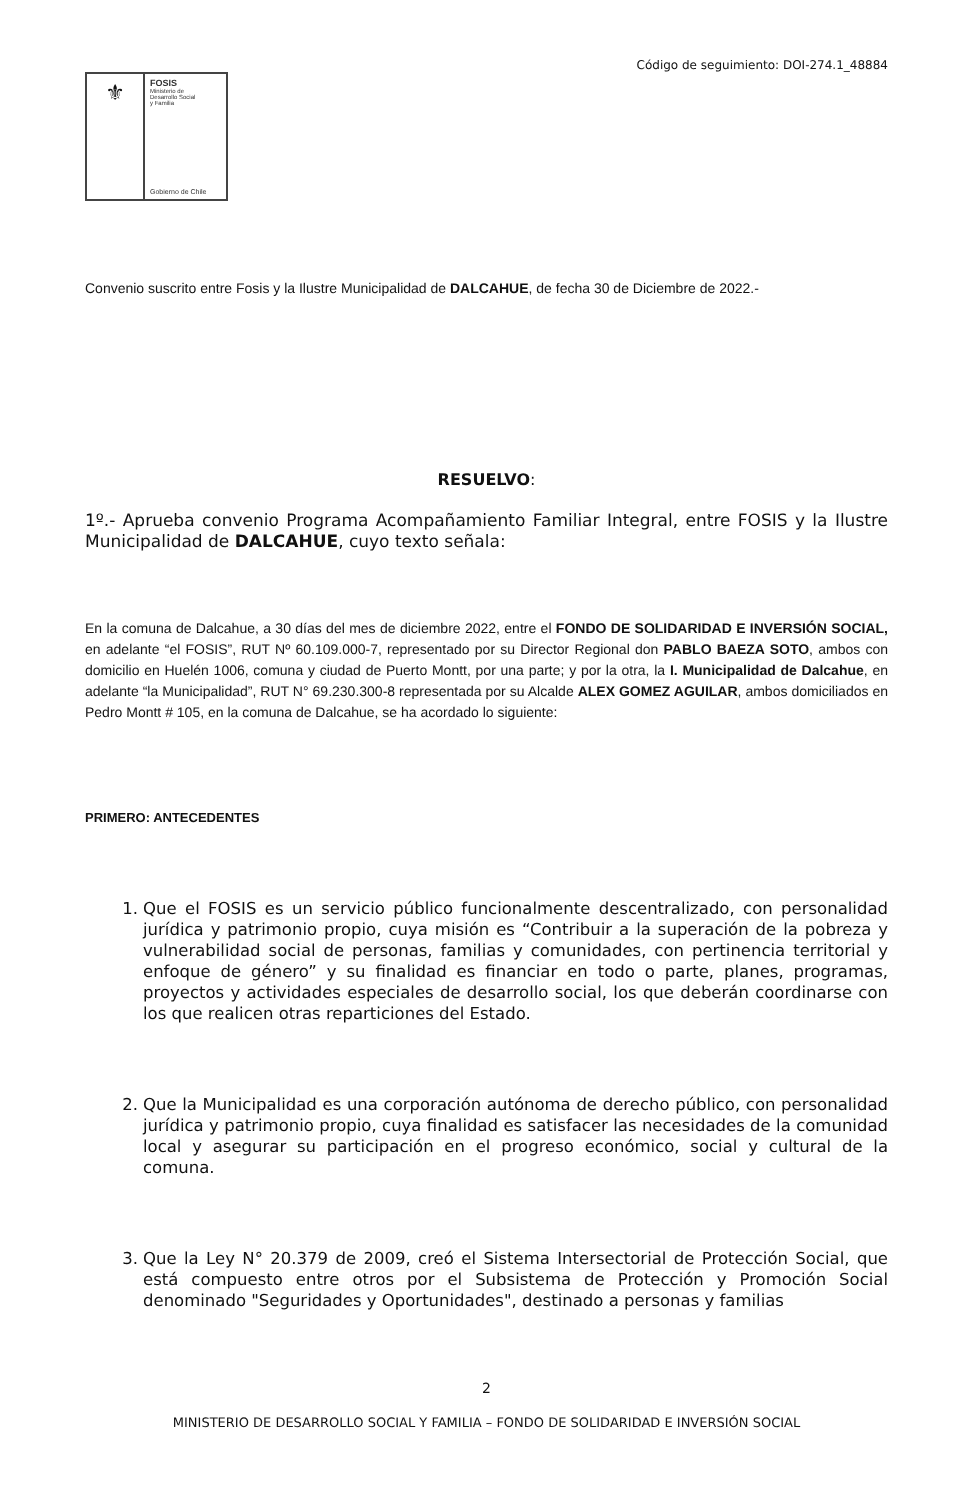Código de seguimiento: DOI-274.1_48884
⚜
FOSIS
Ministerio de
Desarrollo Social
y Familia
Gobierno de Chile
Convenio suscrito entre Fosis y la Ilustre Municipalidad de DALCAHUE, de fecha 30 de Diciembre de 2022.-
RESUELVO:
1º.- Aprueba convenio Programa Acompañamiento Familiar Integral, entre FOSIS y la Ilustre Municipalidad de DALCAHUE, cuyo texto señala:
En la comuna de Dalcahue, a 30 días del mes de diciembre 2022, entre el FONDO DE SOLIDARIDAD E INVERSIÓN SOCIAL, en adelante “el FOSIS”, RUT Nº 60.109.000-7, representado por su Director Regional don PABLO BAEZA SOTO, ambos con domicilio en Huelén 1006, comuna y ciudad de Puerto Montt, por una parte; y por la otra, la I. Municipalidad de Dalcahue, en adelante “la Municipalidad”, RUT N° 69.230.300-8 representada por su Alcalde ALEX GOMEZ AGUILAR, ambos domiciliados en Pedro Montt # 105, en la comuna de Dalcahue, se ha acordado lo siguiente:
PRIMERO: ANTECEDENTES
1. Que el FOSIS es un servicio público funcionalmente descentralizado, con personalidad jurídica y patrimonio propio, cuya misión es “Contribuir a la superación de la pobreza y vulnerabilidad social de personas, familias y comunidades, con pertinencia territorial y enfoque de género” y su finalidad es financiar en todo o parte, planes, programas, proyectos y actividades especiales de desarrollo social, los que deberán coordinarse con los que realicen otras reparticiones del Estado.
2. Que la Municipalidad es una corporación autónoma de derecho público, con personalidad jurídica y patrimonio propio, cuya finalidad es satisfacer las necesidades de la comunidad local y asegurar su participación en el progreso económico, social y cultural de la comuna.
3. Que la Ley N° 20.379 de 2009, creó el Sistema Intersectorial de Protección Social, que está compuesto entre otros por el Subsistema de Protección y Promoción Social denominado "Seguridades y Oportunidades", destinado a personas y familias
2
MINISTERIO DE DESARROLLO SOCIAL Y FAMILIA – FONDO DE SOLIDARIDAD E INVERSIÓN SOCIAL